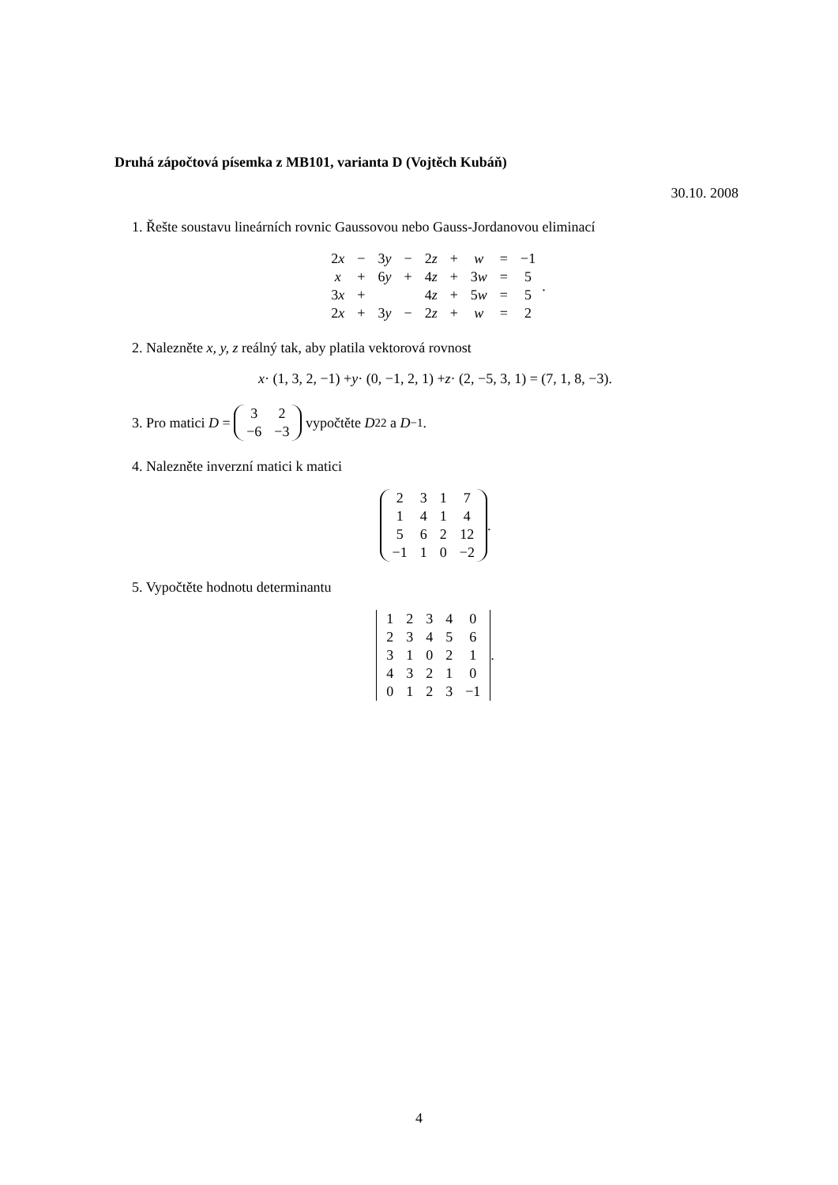Druhá zápočtová písemka z MB101, varianta D (Vojtěch Kubáň)
30.10. 2008
1. Řešte soustavu lineárních rovnic Gaussovou nebo Gauss-Jordanovou eliminací
| 2 x | − | 3 y | − | 2 z | + | w | = | −1 |
| x | + | 6 y | + | 4 z | + | 3 w | = | 5 |
| 3 x | + | | | 4 z | + | 5 w | = | 5 |
| 2 x | + | 3 y | − | 2 z | + | w | = | 2 |
.
2. Nalezněte x, y, z reálný tak, aby platila vektorová rovnost
x · (1, 3, 2, −1) + y · (0, −1, 2, 1) + z · (2, −5, 3, 1) = (7, 1, 8, −3).
3. Pro matici D =
| 3 | 2 |
| −6 | −3 |
vypočtěte D<sup>22</sup> a D<sup>−1</sup>.
4. Nalezněte inverzní matici k matici
| 2 | 3 | 1 | 7 |
| 1 | 4 | 1 | 4 |
| 5 | 6 | 2 | 12 |
| −1 | 1 | 0 | −2 |
.
5. Vypočtěte hodnotu determinantu
| 1 | 2 | 3 | 4 | 0 |
| 2 | 3 | 4 | 5 | 6 |
| 3 | 1 | 0 | 2 | 1 |
| 4 | 3 | 2 | 1 | 0 |
| 0 | 1 | 2 | 3 | −1 |
.
4